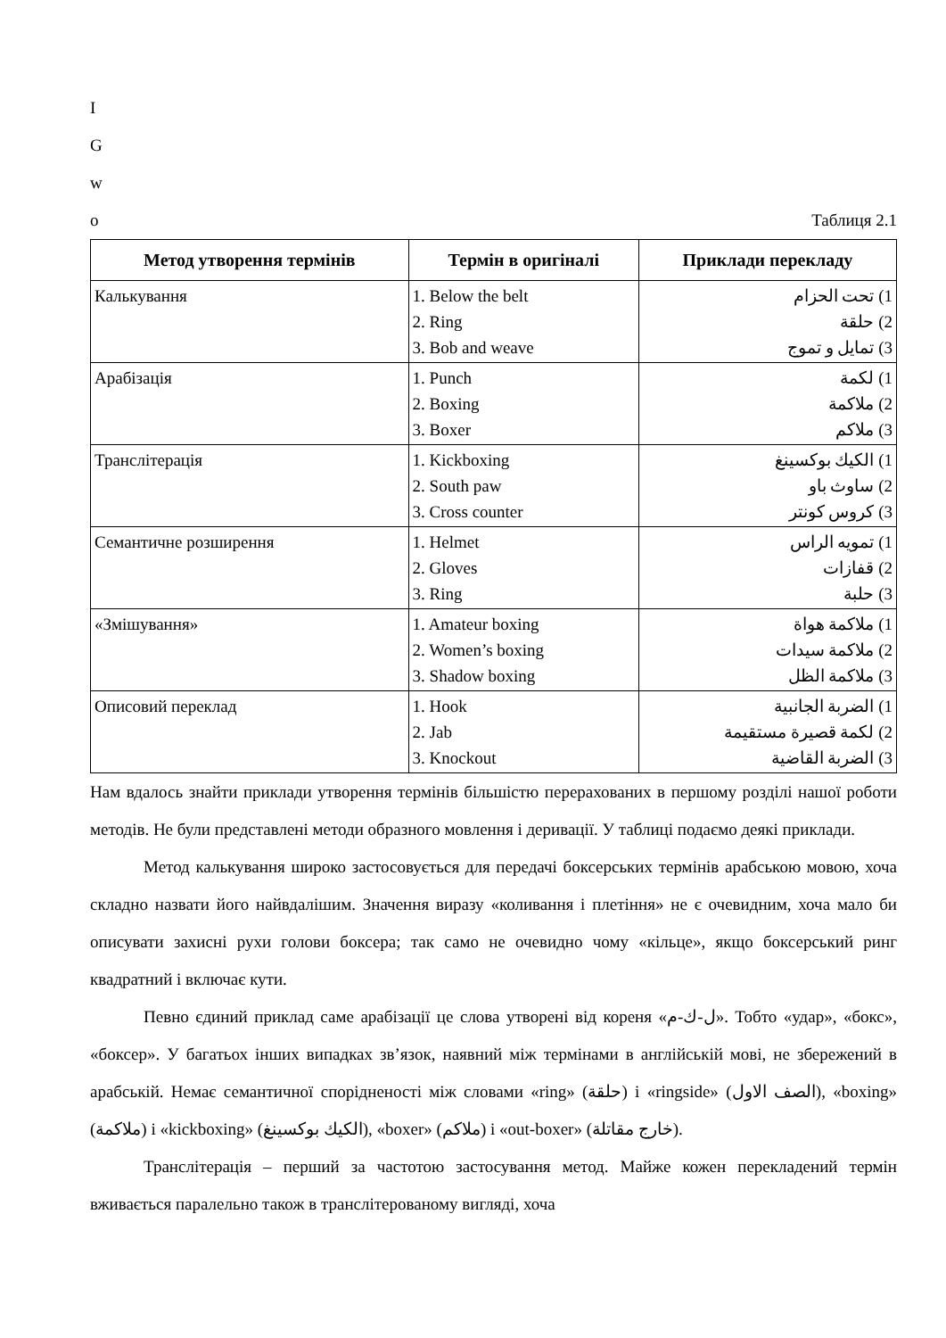I
G
w
o
Таблиця 2.1
| Метод утворення термінів | Термін в оригіналі | Приклади перекладу |
| --- | --- | --- |
| Калькування | 1. Below the belt 2. Ring 3. Bob and weave | 1) تحت الحزام 2) حلقة 3) تمايل و تموج |
| Арабізація | 1. Punch 2. Boxing 3. Boxer | 1) لكمة 2) ملاكمة 3) ملاكم |
| Транслітерація | 1. Kickboxing 2. South paw 3. Cross counter | 1) الكيك بوكسينغ 2) ساوث باو 3) كروس كونتر |
| Семантичне розширення | 1. Helmet 2. Gloves 3. Ring | 1) تمويه الراس 2) قفازات 3) حلبة |
| «Змішування» | 1. Amateur boxing 2. Women’s boxing 3. Shadow boxing | 1) ملاكمة هواة 2) ملاكمة سيدات 3) ملاكمة الظل |
| Описовий переклад | 1. Hook 2. Jab 3. Knockout | 1) الضربة الجانبية 2) لكمة قصيرة مستقيمة 3) الضربة القاضية |
Нам вдалось знайти приклади утворення термінів більшістю перерахованих в першому розділі нашої роботи методів. Не були представлені методи образного мовлення і деривації. У таблиці подаємо деякі приклади.
Метод калькування широко застосовується для передачі боксерських термінів арабською мовою, хоча складно назвати його найвдалішим. Значення виразу «коливання і плетіння» не є очевидним, хоча мало би описувати захисні рухи голови боксера; так само не очевидно чому «кільце», якщо боксерський ринг квадратний і включає кути.
Певно єдиний приклад саме арабізації це слова утворені від кореня «ل-ك-م». Тобто «удар», «бокс», «боксер». У багатьох інших випадках зв’язок, наявний між термінами в англійській мові, не збережений в арабській. Немає семантичної спорідненості між словами «ring» (حلقة) і «ringside» (الصف الاول), «boxing» (ملاكمة) і «kickboxing» (الكيك بوكسينغ), «boxer» (ملاكم) і «out-boxer» (خارج مقاتلة).
Транслітерація – перший за частотою застосування метод. Майже кожен перекладений термін вживається паралельно також в транслітерованому вигляді, хоча